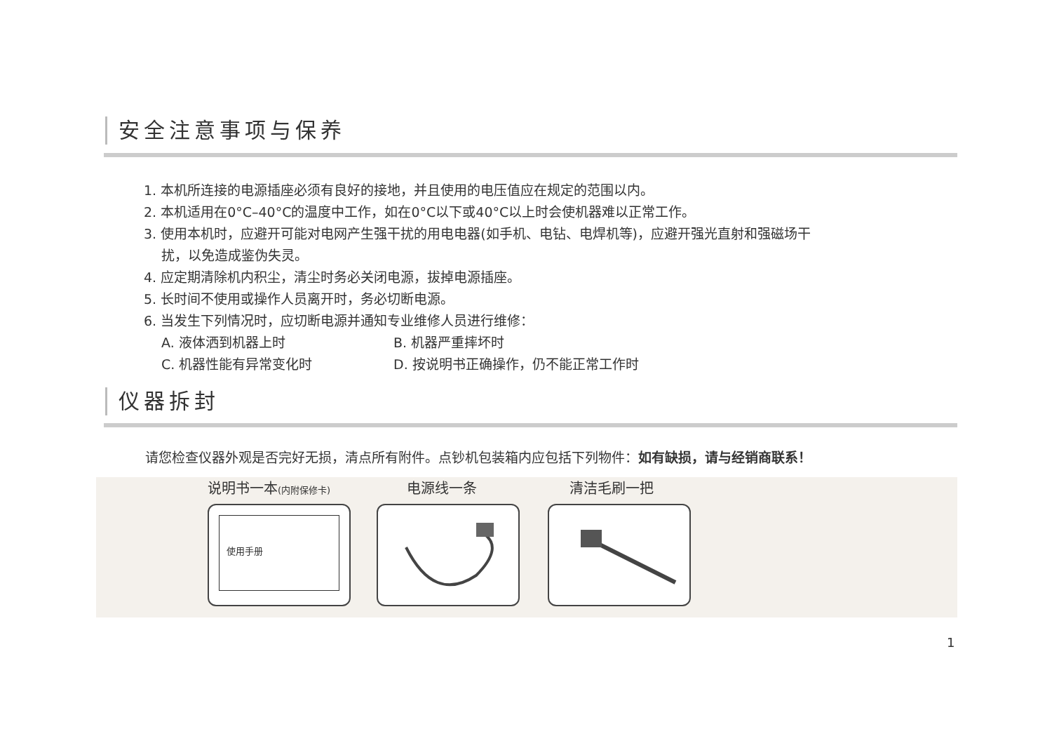安全注意事项与保养
1. 本机所连接的电源插座必须有良好的接地，并且使用的电压值应在规定的范围以内。
2. 本机适用在0°C–40°C的温度中工作，如在0°C以下或40°C以上时会使机器难以正常工作。
3. 使用本机时，应避开可能对电网产生强干扰的用电电器(如手机、电钻、电焊机等)，应避开强光直射和强磁场干
扰，以免造成鉴伪失灵。
4. 应定期清除机内积尘，清尘时务必关闭电源，拔掉电源插座。
5. 长时间不使用或操作人员离开时，务必切断电源。
6. 当发生下列情况时，应切断电源并通知专业维修人员进行维修：
A. 液体洒到机器上时 B. 机器严重摔坏时
C. 机器性能有异常变化时 D. 按说明书正确操作，仍不能正常工作时
仪器拆封
请您检查仪器外观是否完好无损，清点所有附件。点钞机包装箱内应包括下列物件：如有缺损，请与经销商联系！
说明书一本(内附保修卡) 电源线一条 清洁毛刷一把
使用手册
1